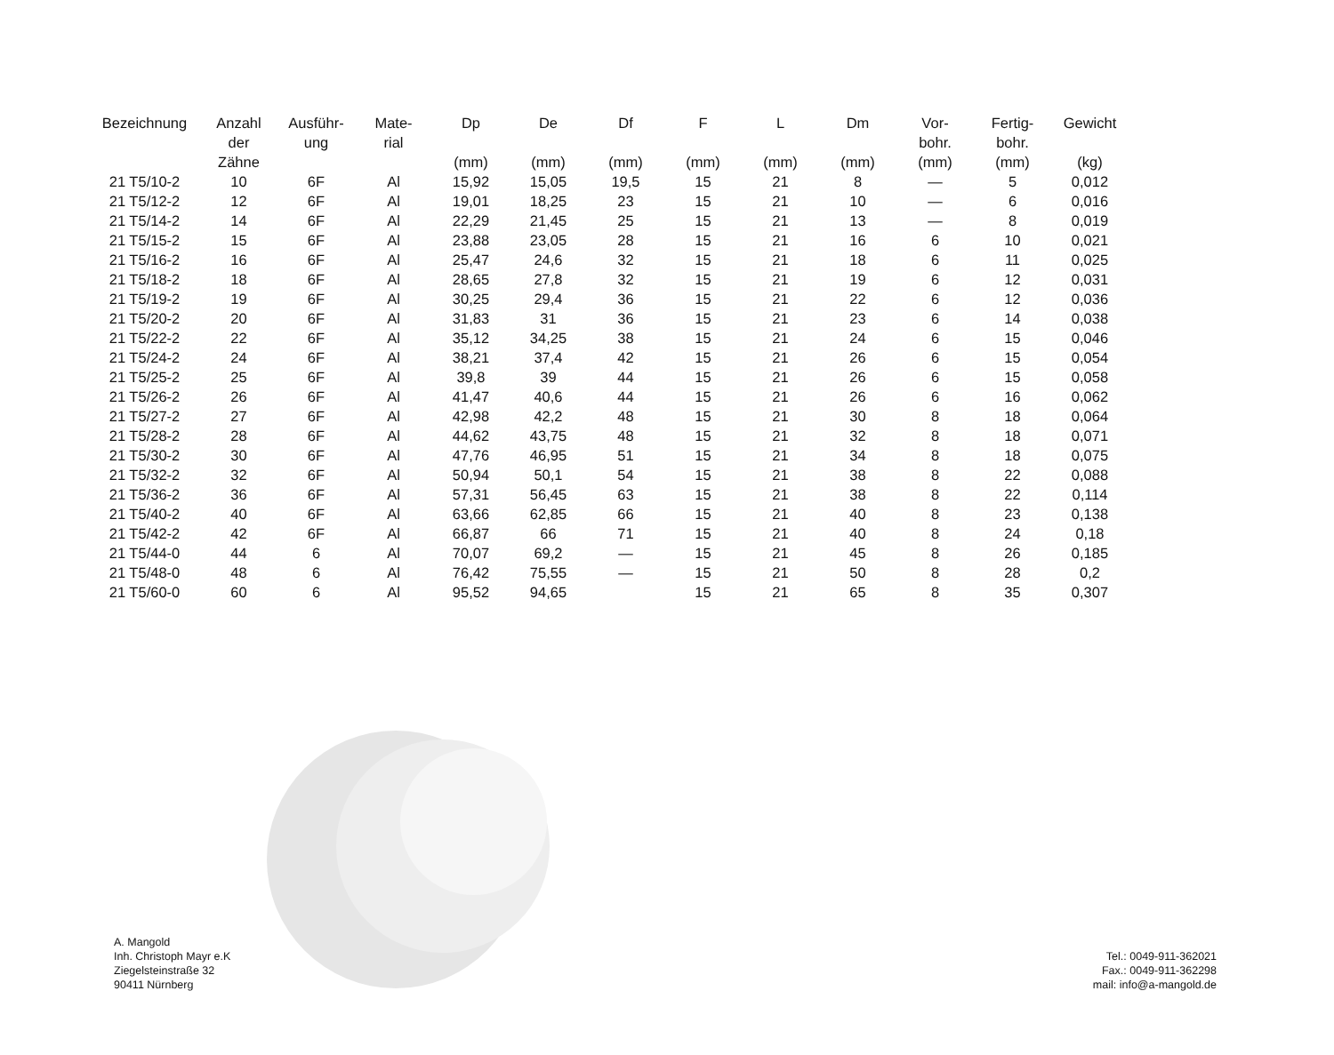| Bezeichnung | Anzahl der Zähne | Ausführ- ung | Mate- rial | Dp (mm) | De (mm) | Df (mm) | F (mm) | L (mm) | Dm (mm) | Vor- bohr. (mm) | Fertig- bohr. (mm) | Gewicht (kg) |
| --- | --- | --- | --- | --- | --- | --- | --- | --- | --- | --- | --- | --- |
| 21 T5/10-2 | 10 | 6F | Al | 15,92 | 15,05 | 19,5 | 15 | 21 | 8 | — | 5 | 0,012 |
| 21 T5/12-2 | 12 | 6F | Al | 19,01 | 18,25 | 23 | 15 | 21 | 10 | — | 6 | 0,016 |
| 21 T5/14-2 | 14 | 6F | Al | 22,29 | 21,45 | 25 | 15 | 21 | 13 | — | 8 | 0,019 |
| 21 T5/15-2 | 15 | 6F | Al | 23,88 | 23,05 | 28 | 15 | 21 | 16 | 6 | 10 | 0,021 |
| 21 T5/16-2 | 16 | 6F | Al | 25,47 | 24,6 | 32 | 15 | 21 | 18 | 6 | 11 | 0,025 |
| 21 T5/18-2 | 18 | 6F | Al | 28,65 | 27,8 | 32 | 15 | 21 | 19 | 6 | 12 | 0,031 |
| 21 T5/19-2 | 19 | 6F | Al | 30,25 | 29,4 | 36 | 15 | 21 | 22 | 6 | 12 | 0,036 |
| 21 T5/20-2 | 20 | 6F | Al | 31,83 | 31 | 36 | 15 | 21 | 23 | 6 | 14 | 0,038 |
| 21 T5/22-2 | 22 | 6F | Al | 35,12 | 34,25 | 38 | 15 | 21 | 24 | 6 | 15 | 0,046 |
| 21 T5/24-2 | 24 | 6F | Al | 38,21 | 37,4 | 42 | 15 | 21 | 26 | 6 | 15 | 0,054 |
| 21 T5/25-2 | 25 | 6F | Al | 39,8 | 39 | 44 | 15 | 21 | 26 | 6 | 15 | 0,058 |
| 21 T5/26-2 | 26 | 6F | Al | 41,47 | 40,6 | 44 | 15 | 21 | 26 | 6 | 16 | 0,062 |
| 21 T5/27-2 | 27 | 6F | Al | 42,98 | 42,2 | 48 | 15 | 21 | 30 | 8 | 18 | 0,064 |
| 21 T5/28-2 | 28 | 6F | Al | 44,62 | 43,75 | 48 | 15 | 21 | 32 | 8 | 18 | 0,071 |
| 21 T5/30-2 | 30 | 6F | Al | 47,76 | 46,95 | 51 | 15 | 21 | 34 | 8 | 18 | 0,075 |
| 21 T5/32-2 | 32 | 6F | Al | 50,94 | 50,1 | 54 | 15 | 21 | 38 | 8 | 22 | 0,088 |
| 21 T5/36-2 | 36 | 6F | Al | 57,31 | 56,45 | 63 | 15 | 21 | 38 | 8 | 22 | 0,114 |
| 21 T5/40-2 | 40 | 6F | Al | 63,66 | 62,85 | 66 | 15 | 21 | 40 | 8 | 23 | 0,138 |
| 21 T5/42-2 | 42 | 6F | Al | 66,87 | 66 | 71 | 15 | 21 | 40 | 8 | 24 | 0,18 |
| 21 T5/44-0 | 44 | 6 | Al | 70,07 | 69,2 | — | 15 | 21 | 45 | 8 | 26 | 0,185 |
| 21 T5/48-0 | 48 | 6 | Al | 76,42 | 75,55 | — | 15 | 21 | 50 | 8 | 28 | 0,2 |
| 21 T5/60-0 | 60 | 6 | Al | 95,52 | 94,65 | | 15 | 21 | 65 | 8 | 35 | 0,307 |
A. Mangold
Inh. Christoph Mayr e.K
Ziegelsteinstraße 32
90411 Nürnberg
Tel.: 0049-911-362021
Fax.: 0049-911-362298
mail: info@a-mangold.de